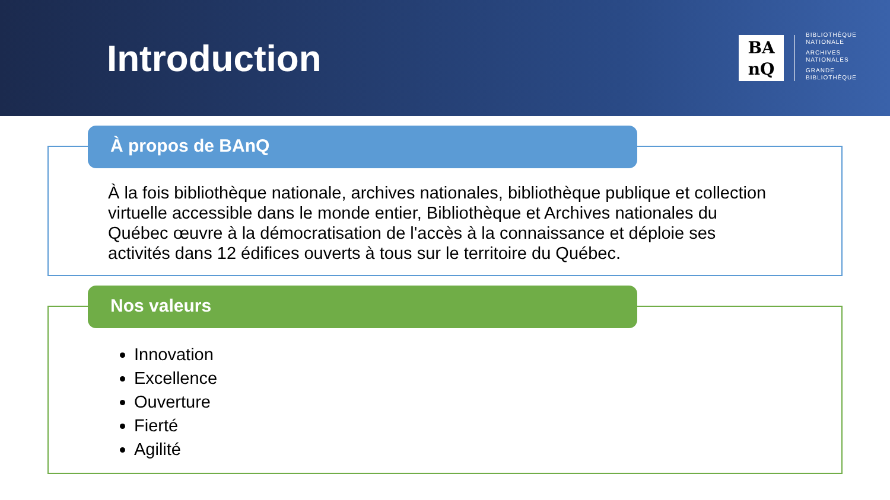Introduction
BA
nQ
BIBLIOTHÈQUE
NATIONALE
ARCHIVES
NATIONALES
GRANDE
BIBLIOTHÈQUE
À propos de BAnQ
À la fois bibliothèque nationale, archives nationales, bibliothèque publique et collection virtuelle accessible dans le monde entier, Bibliothèque et Archives nationales du Québec œuvre à la démocratisation de l'accès à la connaissance et déploie ses activités dans 12 édifices ouverts à tous sur le territoire du Québec.
Nos valeurs
Innovation
Excellence
Ouverture
Fierté
Agilité